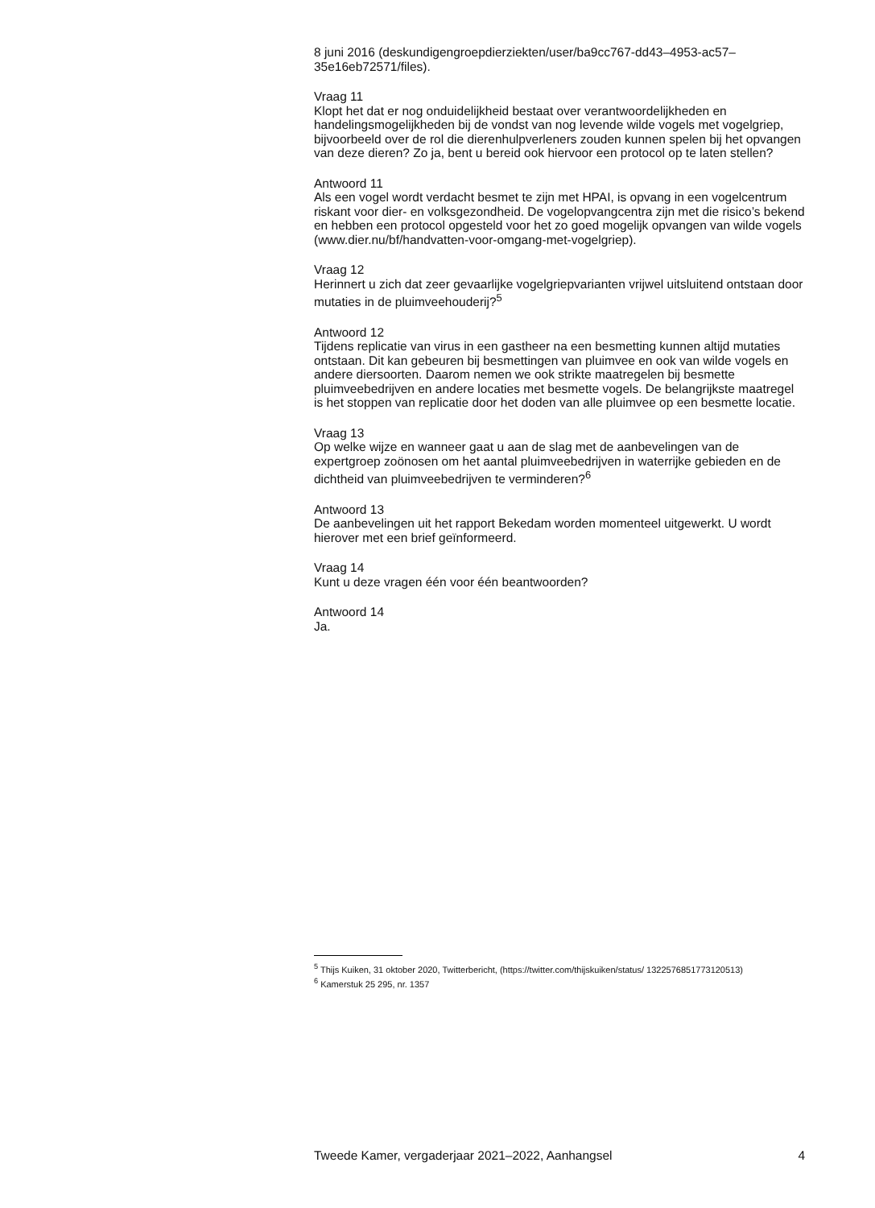8 juni 2016 (deskundigengroepdierziekten/user/ba9cc767-dd43–4953-ac57–35e16eb72571/files).
Vraag 11
Klopt het dat er nog onduidelijkheid bestaat over verantwoordelijkheden en handelingsmogelijkheden bij de vondst van nog levende wilde vogels met vogelgriep, bijvoorbeeld over de rol die dierenhulpverleners zouden kunnen spelen bij het opvangen van deze dieren? Zo ja, bent u bereid ook hiervoor een protocol op te laten stellen?
Antwoord 11
Als een vogel wordt verdacht besmet te zijn met HPAI, is opvang in een vogelcentrum riskant voor dier- en volksgezondheid. De vogelopvangcentra zijn met die risico’s bekend en hebben een protocol opgesteld voor het zo goed mogelijk opvangen van wilde vogels (www.dier.nu/bf/handvatten-voor-omgang-met-vogelgriep).
Vraag 12
Herinnert u zich dat zeer gevaarlijke vogelgriepvarianten vrijwel uitsluitend ontstaan door mutaties in de pluimveehouderij?<sup>5</sup>
Antwoord 12
Tijdens replicatie van virus in een gastheer na een besmetting kunnen altijd mutaties ontstaan. Dit kan gebeuren bij besmettingen van pluimvee en ook van wilde vogels en andere diersoorten. Daarom nemen we ook strikte maatregelen bij besmette pluimveebedrijven en andere locaties met besmette vogels. De belangrijkste maatregel is het stoppen van replicatie door het doden van alle pluimvee op een besmette locatie.
Vraag 13
Op welke wijze en wanneer gaat u aan de slag met de aanbevelingen van de expertgroep zoönosen om het aantal pluimveebedrijven in waterrijke gebieden en de dichtheid van pluimveebedrijven te verminderen?<sup>6</sup>
Antwoord 13
De aanbevelingen uit het rapport Bekedam worden momenteel uitgewerkt. U wordt hierover met een brief geïnformeerd.
Vraag 14
Kunt u deze vragen één voor één beantwoorden?
Antwoord 14
Ja.
<sup>5</sup> Thijs Kuiken, 31 oktober 2020, Twitterbericht, (https://twitter.com/thijskuiken/status/ 1322576851773120513)
<sup>6</sup> Kamerstuk 25 295, nr. 1357
Tweede Kamer, vergaderjaar 2021–2022, Aanhangsel 4